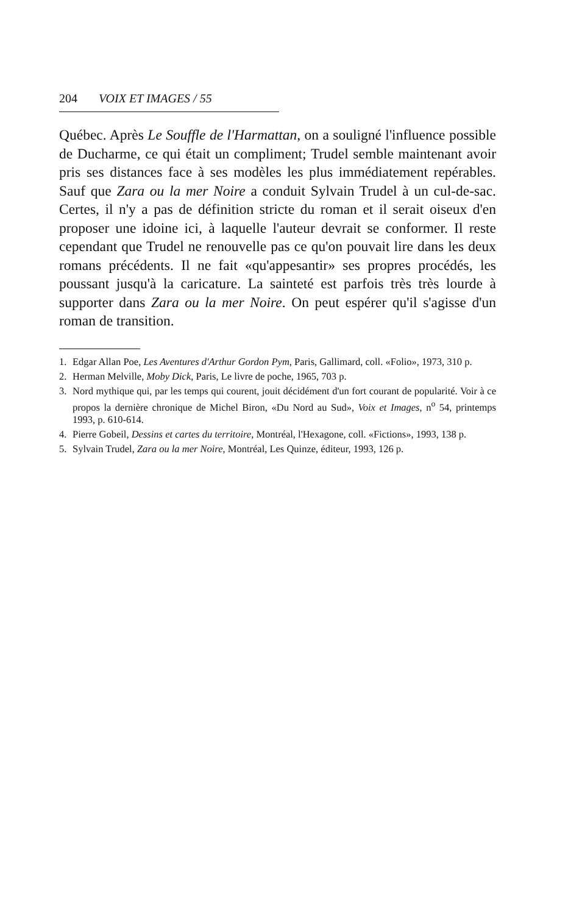204 VOIX ET IMAGES / 55
Québec. Après Le Souffle de l'Harmattan, on a souligné l'influence possible de Ducharme, ce qui était un compliment; Trudel semble maintenant avoir pris ses distances face à ses modèles les plus immédiatement repérables. Sauf que Zara ou la mer Noire a conduit Sylvain Trudel à un cul-de-sac. Certes, il n'y a pas de définition stricte du roman et il serait oiseux d'en proposer une idoine ici, à laquelle l'auteur devrait se conformer. Il reste cependant que Trudel ne renouvelle pas ce qu'on pouvait lire dans les deux romans précédents. Il ne fait «qu'appesantir» ses propres procédés, les poussant jusqu'à la caricature. La sainteté est parfois très très lourde à supporter dans Zara ou la mer Noire. On peut espérer qu'il s'agisse d'un roman de transition.
1. Edgar Allan Poe, Les Aventures d'Arthur Gordon Pym, Paris, Gallimard, coll. «Folio», 1973, 310 p.
2. Herman Melville, Moby Dick, Paris, Le livre de poche, 1965, 703 p.
3. Nord mythique qui, par les temps qui courent, jouit décidément d'un fort courant de popularité. Voir à ce propos la dernière chronique de Michel Biron, «Du Nord au Sud», Voix et Images, n<sup>o</sup> 54, printemps 1993, p. 610-614.
4. Pierre Gobeil, Dessins et cartes du territoire, Montréal, l'Hexagone, coll. «Fictions», 1993, 138 p.
5. Sylvain Trudel, Zara ou la mer Noire, Montréal, Les Quinze, éditeur, 1993, 126 p.